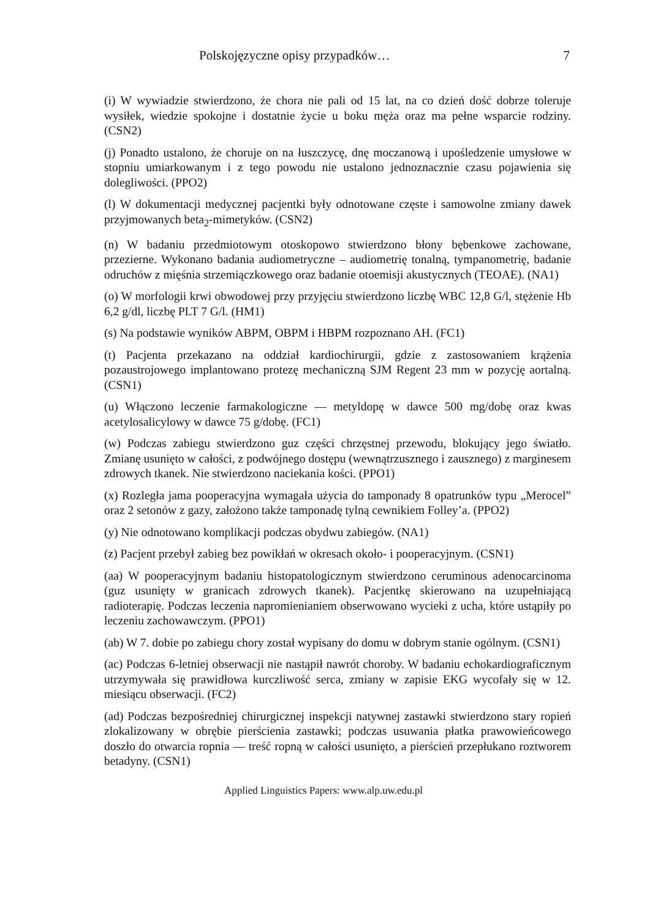Polskojęzyczne opisy przypadków… 7
(i) W wywiadzie stwierdzono, że chora nie pali od 15 lat, na co dzień dość dobrze toleruje wysiłek, wiedzie spokojne i dostatnie życie u boku męża oraz ma pełne wsparcie rodziny. (CSN2)
(j) Ponadto ustalono, że choruje on na łuszczycę, dnę moczanową i upośledzenie umysłowe w stopniu umiarkowanym i z tego powodu nie ustalono jednoznacznie czasu pojawienia się dolegliwości. (PPO2)
(l) W dokumentacji medycznej pacjentki były odnotowane częste i samowolne zmiany dawek przyjmowanych beta<sub>2</sub>-mimetyków. (CSN2)
(n) W badaniu przedmiotowym otoskopowo stwierdzono błony bębenkowe zachowane, przezierne. Wykonano badania audiometryczne – audiometrię tonalną, tympanometrię, badanie odruchów z mięśnia strzemiączkowego oraz badanie otoemisji akustycznych (TEOAE). (NA1)
(o) W morfologii krwi obwodowej przy przyjęciu stwierdzono liczbę WBC 12,8 G/l, stężenie Hb 6,2 g/dl, liczbę PLT 7 G/l. (HM1)
(s) Na podstawie wyników ABPM, OBPM i HBPM rozpoznano AH. (FC1)
(t) Pacjenta przekazano na oddział kardiochirurgii, gdzie z zastosowaniem krążenia pozaustrojowego implantowano protezę mechaniczną SJM Regent 23 mm w pozycję aortalną. (CSN1)
(u) Włączono leczenie farmakologiczne — metyldopę w dawce 500 mg/dobę oraz kwas acetylosalicylowy w dawce 75 g/dobę. (FC1)
(w) Podczas zabiegu stwierdzono guz części chrzęstnej przewodu, blokujący jego światło. Zmianę usunięto w całości, z podwójnego dostępu (wewnątrzusznego i zausznego) z marginesem zdrowych tkanek. Nie stwierdzono naciekania kości. (PPO1)
(x) Rozległa jama pooperacyjna wymagała użycia do tamponady 8 opatrunków typu „Merocel” oraz 2 setonów z gazy, założono także tamponadę tylną cewnikiem Folley’a. (PPO2)
(y) Nie odnotowano komplikacji podczas obydwu zabiegów. (NA1)
(z) Pacjent przebył zabieg bez powikłań w okresach około- i pooperacyjnym. (CSN1)
(aa) W pooperacyjnym badaniu histopatologicznym stwierdzono ceruminous adenocarcinoma (guz usunięty w granicach zdrowych tkanek). Pacjentkę skierowano na uzupełniającą radioterapię. Podczas leczenia napromienianiem obserwowano wycieki z ucha, które ustąpiły po leczeniu zachowawczym. (PPO1)
(ab) W 7. dobie po zabiegu chory został wypisany do domu w dobrym stanie ogólnym. (CSN1)
(ac) Podczas 6-letniej obserwacji nie nastąpił nawrót choroby. W badaniu echokardiograficznym utrzymywała się prawidłowa kurczliwość serca, zmiany w zapisie EKG wycofały się w 12. miesiącu obserwacji. (FC2)
(ad) Podczas bezpośredniej chirurgicznej inspekcji natywnej zastawki stwierdzono stary ropień zlokalizowany w obrębie pierścienia zastawki; podczas usuwania płatka prawowieńcowego doszło do otwarcia ropnia — treść ropną w całości usunięto, a pierścień przepłukano roztworem betadyny. (CSN1)
Applied Linguistics Papers: www.alp.uw.edu.pl